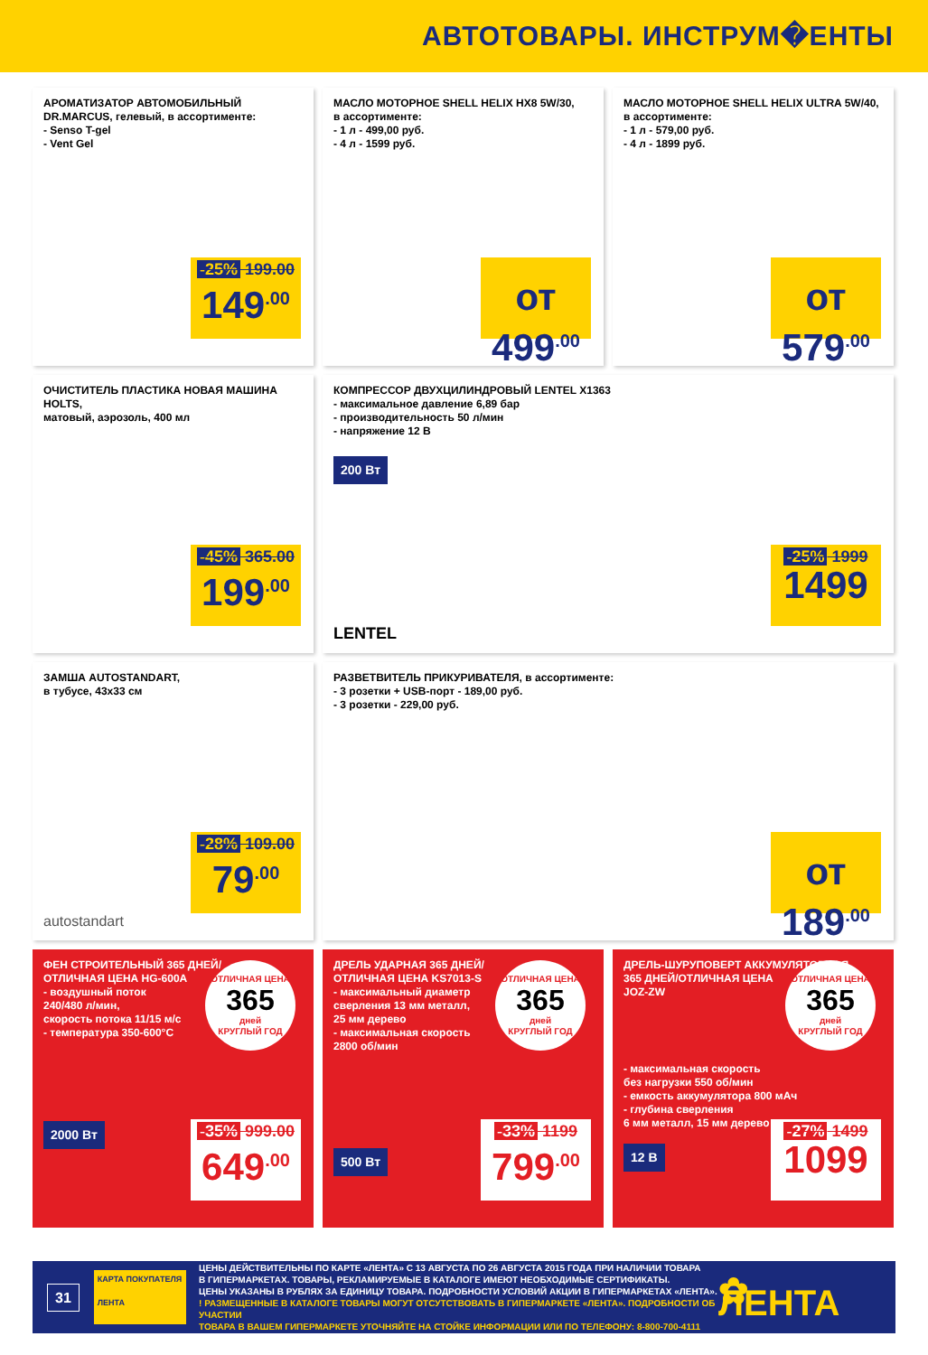АВТОТОВАРЫ. ИНСТРУМ�ЕНТЫ
АРОМАТИЗАТОР АВТОМОБИЛЬНЫЙ
DR.MARCUS, гелевый, в ассортименте:
- Senso T-gel
- Vent Gel
-25% 199.00
149<sup>.00</sup>
МАСЛО МОТОРНОЕ SHELL HELIX HX8 5W/30,
в ассортименте:
- 1 л - 499,00 руб.
- 4 л - 1599 руб.
от 499<sup>.00</sup>
МАСЛО МОТОРНОЕ SHELL HELIX ULTRA 5W/40,
в ассортименте:
- 1 л - 579,00 руб.
- 4 л - 1899 руб.
от 579<sup>.00</sup>
ОЧИСТИТЕЛЬ ПЛАСТИКА НОВАЯ МАШИНА HOLTS,
матовый, аэрозоль, 400 мл
-45% 365.00
199<sup>.00</sup>
КОМПРЕССОР ДВУХЦИЛИНДРОВЫЙ LENTEL X1363
- максимальное давление 6,89 бар
- производительность 50 л/мин
- напряжение 12 В
200 Вт
LENTEL
-25% 1999
1499
ЗАМША AUTOSTANDART,
в тубусе, 43x33 см
autostandart
-28% 109.00
79<sup>.00</sup>
РАЗВЕТВИТЕЛЬ ПРИКУРИВАТЕЛЯ, в ассортименте:
- 3 розетки + USB-порт - 189,00 руб.
- 3 розетки - 229,00 руб.
от 189<sup>.00</sup>
ФЕН СТРОИТЕЛЬНЫЙ 365 ДНЕЙ/
ОТЛИЧНАЯ ЦЕНА HG-600A
- воздушный поток
240/480 л/мин,
скорость потока 11/15 м/с
- температура 350-600°С
ОТЛИЧНАЯ ЦЕНА
365
дней
КРУГЛЫЙ ГОД
2000 Вт
-35% 999.00
649<sup>.00</sup>
ДРЕЛЬ УДАРНАЯ 365 ДНЕЙ/
ОТЛИЧНАЯ ЦЕНА KS7013-S
- максимальный диаметр
сверления 13 мм металл,
25 мм дерево
- максимальная скорость
2800 об/мин
ОТЛИЧНАЯ ЦЕНА
365
дней
КРУГЛЫЙ ГОД
500 Вт
-33% 1199
799<sup>.00</sup>
ДРЕЛЬ-ШУРУПОВЕРТ АККУМУЛЯТОРНАЯ
365 ДНЕЙ/ОТЛИЧНАЯ ЦЕНА
JOZ-ZW
ОТЛИЧНАЯ ЦЕНА
365
дней
КРУГЛЫЙ ГОД
- максимальная скорость
без нагрузки 550 об/мин
- емкость аккумулятора 800 мАч
- глубина сверления
6 мм металл, 15 мм дерево
12 В
-27% 1499
1099
31
КАРТА ПОКУПАТЕЛЯ
ЛЕНТА
ЦЕНЫ ДЕЙСТВИТЕЛЬНЫ ПО КАРТЕ «ЛЕНТА» С 13 АВГУСТА ПО 26 АВГУСТА 2015 ГОДА ПРИ НАЛИЧИИ ТОВАРА
В ГИПЕРМАРКЕТАХ. ТОВАРЫ, РЕКЛАМИРУЕМЫЕ В КАТАЛОГЕ ИМЕЮТ НЕОБХОДИМЫЕ СЕРТИФИКАТЫ.
ЦЕНЫ УКАЗАНЫ В РУБЛЯХ ЗА ЕДИНИЦУ ТОВАРА. ПОДРОБНОСТИ УСЛОВИЙ АКЦИИ В ГИПЕРМАРКЕТАХ «ЛЕНТА».
! РАЗМЕЩЕННЫЕ В КАТАЛОГЕ ТОВАРЫ МОГУТ ОТСУТСТВОВАТЬ В ГИПЕРМАРКЕТЕ «ЛЕНТА». ПОДРОБНОСТИ ОБ УЧАСТИИ
ТОВАРА В ВАШЕМ ГИПЕРМАРКЕТЕ УТОЧНЯЙТЕ НА СТОЙКЕ ИНФОРМАЦИИ ИЛИ ПО ТЕЛЕФОНУ: 8-800-700-4111
✿ ЛЕНТА